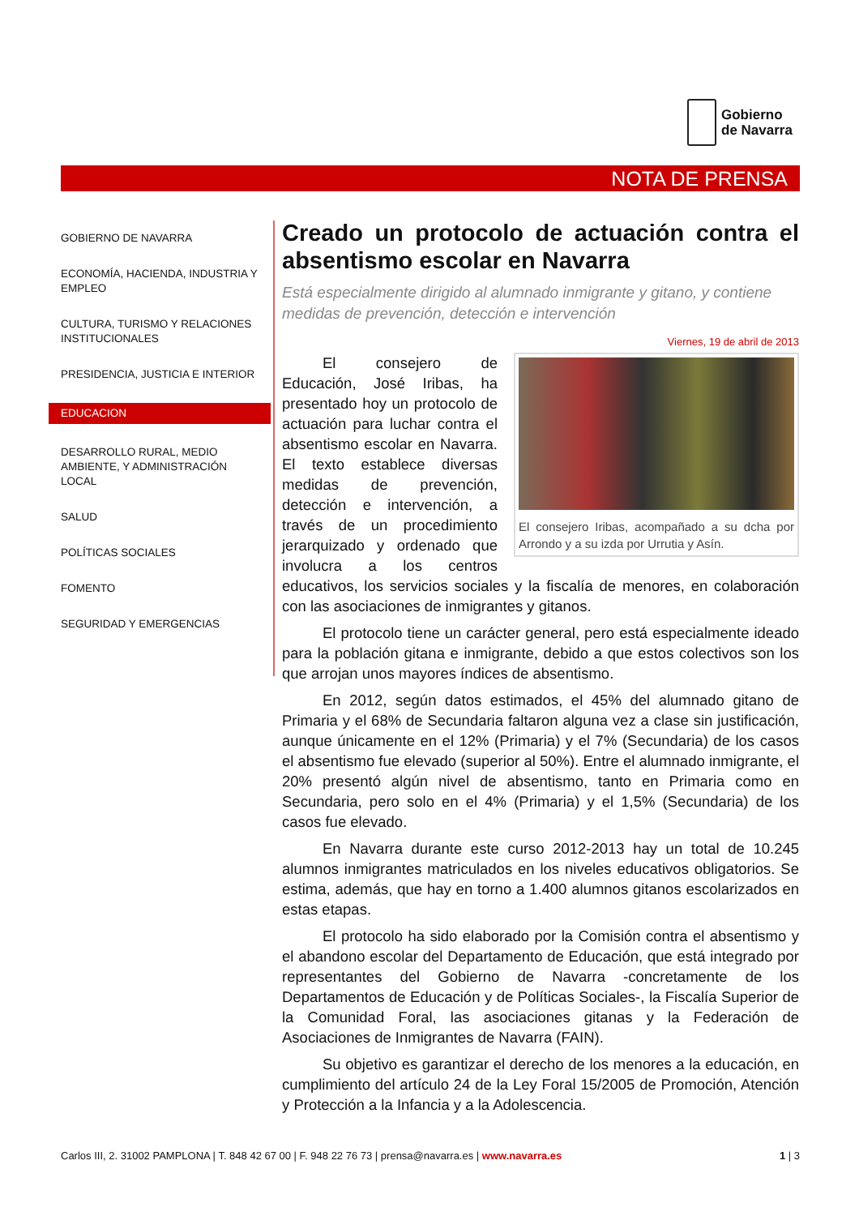Gobierno
de Navarra
NOTA DE PRENSA
GOBIERNO DE NAVARRA
ECONOMÍA, HACIENDA, INDUSTRIA Y EMPLEO
CULTURA, TURISMO Y RELACIONES INSTITUCIONALES
PRESIDENCIA, JUSTICIA E INTERIOR
EDUCACION
DESARROLLO RURAL, MEDIO AMBIENTE, Y ADMINISTRACIÓN LOCAL
SALUD
POLÍTICAS SOCIALES
FOMENTO
SEGURIDAD Y EMERGENCIAS
Creado un protocolo de actuación contra el absentismo escolar en Navarra
Está especialmente dirigido al alumnado inmigrante y gitano, y contiene medidas de prevención, detección e intervención
Viernes, 19 de abril de 2013
El consejero Iribas, acompañado a su dcha por Arrondo y a su izda por Urrutia y Asín.
El consejero de Educación, José Iribas, ha presentado hoy un protocolo de actuación para luchar contra el absentismo escolar en Navarra. El texto establece diversas medidas de prevención, detección e intervención, a través de un procedimiento jerarquizado y ordenado que involucra a los centros educativos, los servicios sociales y la fiscalía de menores, en colaboración con las asociaciones de inmigrantes y gitanos.
El protocolo tiene un carácter general, pero está especialmente ideado para la población gitana e inmigrante, debido a que estos colectivos son los que arrojan unos mayores índices de absentismo.
En 2012, según datos estimados, el 45% del alumnado gitano de Primaria y el 68% de Secundaria faltaron alguna vez a clase sin justificación, aunque únicamente en el 12% (Primaria) y el 7% (Secundaria) de los casos el absentismo fue elevado (superior al 50%). Entre el alumnado inmigrante, el 20% presentó algún nivel de absentismo, tanto en Primaria como en Secundaria, pero solo en el 4% (Primaria) y el 1,5% (Secundaria) de los casos fue elevado.
En Navarra durante este curso 2012-2013 hay un total de 10.245 alumnos inmigrantes matriculados en los niveles educativos obligatorios. Se estima, además, que hay en torno a 1.400 alumnos gitanos escolarizados en estas etapas.
El protocolo ha sido elaborado por la Comisión contra el absentismo y el abandono escolar del Departamento de Educación, que está integrado por representantes del Gobierno de Navarra -concretamente de los Departamentos de Educación y de Políticas Sociales-, la Fiscalía Superior de la Comunidad Foral, las asociaciones gitanas y la Federación de Asociaciones de Inmigrantes de Navarra (FAIN).
Su objetivo es garantizar el derecho de los menores a la educación, en cumplimiento del artículo 24 de la Ley Foral 15/2005 de Promoción, Atención y Protección a la Infancia y a la Adolescencia.
Carlos III, 2. 31002 PAMPLONA | T. 848 42 67 00 | F. 948 22 76 73 | prensa@navarra.es | www.navarra.es 1 | 3